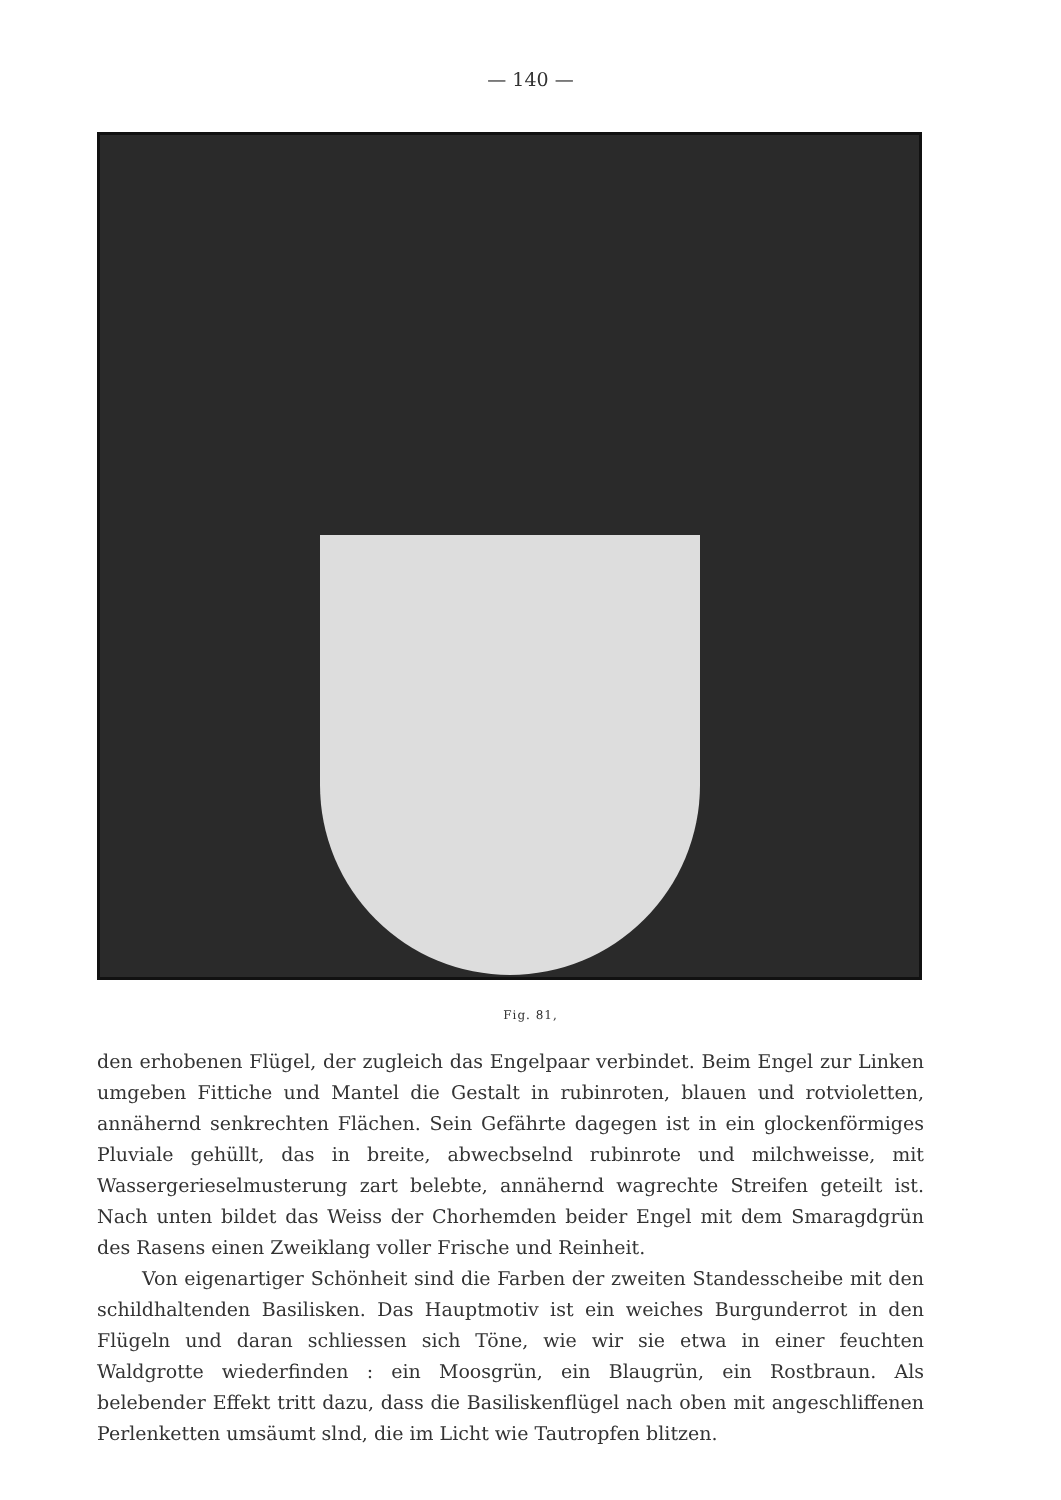— 140 —
Fig. 81,
den erhobenen Flügel, der zugleich das Engelpaar verbindet. Beim Engel zur Linken umgeben Fittiche und Mantel die Gestalt in rubinroten, blauen und rotvioletten, annähernd senkrechten Flächen. Sein Gefährte dagegen ist in ein glockenförmiges Pluviale gehüllt, das in breite, abwecbselnd rubinrote und milchweisse, mit Wassergerieselmusterung zart belebte, annähernd wagrechte Streifen geteilt ist. Nach unten bildet das Weiss der Chorhemden beider Engel mit dem Smaragdgrün des Rasens einen Zweiklang voller Frische und Reinheit.
Von eigenartiger Schönheit sind die Farben der zweiten Standesscheibe mit den schildhaltenden Basilisken. Das Hauptmotiv ist ein weiches Burgunderrot in den Flügeln und daran schliessen sich Töne, wie wir sie etwa in einer feuchten Waldgrotte wiederfinden : ein Moosgrün, ein Blaugrün, ein Rostbraun. Als belebender Effekt tritt dazu, dass die Basiliskenflügel nach oben mit angeschliffenen Perlenketten umsäumt slnd, die im Licht wie Tautropfen blitzen.